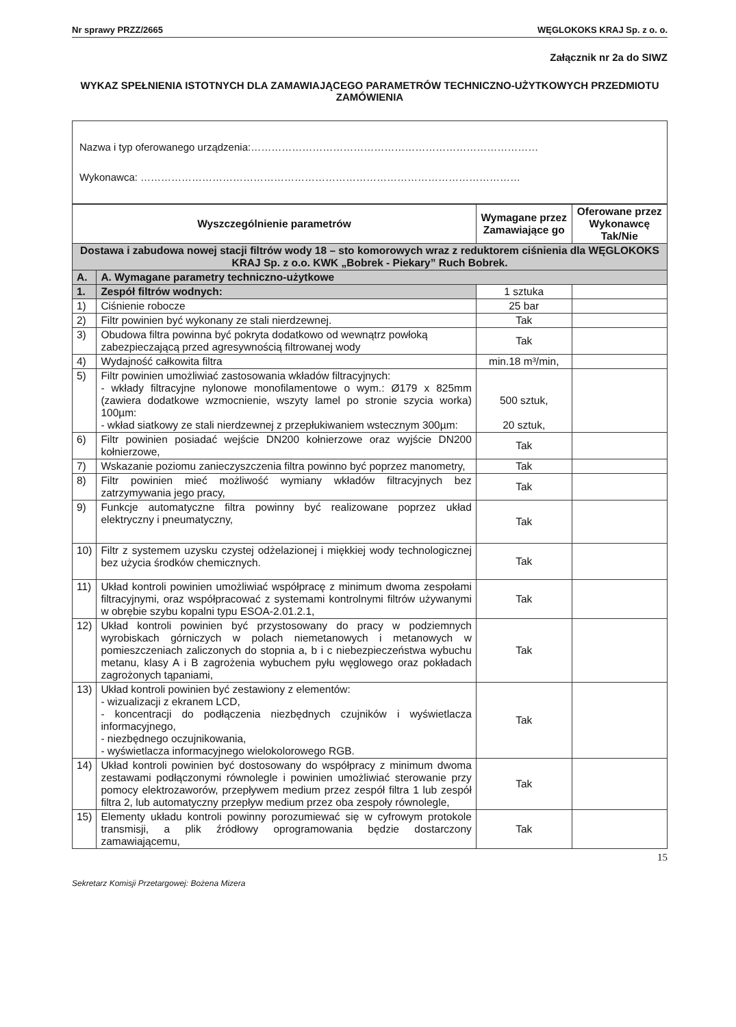Nr sprawy PRZZ/2665 WĘGLOKOKS KRAJ Sp. z o. o.
Załącznik nr 2a do SIWZ
WYKAZ SPEŁNIENIA ISTOTNYCH DLA ZAMAWIAJĄCEGO PARAMETRÓW TECHNICZNO-UŻYTKOWYCH PRZEDMIOTU ZAMÓWIENIA
Nazwa i typ oferowanego urządzenia:…………………………………………………………………………
Wykonawca: …………………………………………………………………………………………………
| Wyszczególnienie parametrów | | Wymagane przez Zamawiające go | Oferowane przez Wykonawcę Tak/Nie |
| --- | --- | --- | --- |
| Dostawa i zabudowa nowej stacji filtrów wody 18 – sto komorowych wraz z reduktorem ciśnienia dla WĘGLOKOKS KRAJ Sp. z o.o. KWK „Bobrek - Piekary” Ruch Bobrek. | | | |
| A. | A. Wymagane parametry techniczno-użytkowe | | |
| 1. | Zespół filtrów wodnych: | 1 sztuka | |
| 1) | Ciśnienie robocze | 25 bar | |
| 2) | Filtr powinien być wykonany ze stali nierdzewnej. | Tak | |
| 3) | Obudowa filtra powinna być pokryta dodatkowo od wewnątrz powłoką zabezpieczającą przed agresywnością filtrowanej wody | Tak | |
| 4) | Wydajność całkowita filtra | min.18 m³/min, | |
| 5) | Filtr powinien umożliwiać zastosowania wkładów filtracyjnych: - wkłady filtracyjne nylonowe monofilamentowe o wym.: Ø179 x 825mm (zawiera dodatkowe wzmocnienie, wszyty lamel po stronie szycia worka) 100µm: - wkład siatkowy ze stali nierdzewnej z przepłukiwaniem wstecznym 300µm: | 500 sztuk, 20 sztuk, | |
| 6) | Filtr powinien posiadać wejście DN200 kołnierzowe oraz wyjście DN200 kołnierzowe, | Tak | |
| 7) | Wskazanie poziomu zanieczyszczenia filtra powinno być poprzez manometry, | Tak | |
| 8) | Filtr powinien mieć możliwość wymiany wkładów filtracyjnych bez zatrzymywania jego pracy, | Tak | |
| 9) | Funkcje automatyczne filtra powinny być realizowane poprzez układ elektryczny i pneumatyczny, | Tak | |
| 10) | Filtr z systemem uzysku czystej odżelazionej i miękkiej wody technologicznej bez użycia środków chemicznych. | Tak | |
| 11) | Układ kontroli powinien umożliwiać współpracę z minimum dwoma zespołami filtracyjnymi, oraz współpracować z systemami kontrolnymi filtrów używanymi w obrębie szybu kopalni typu ESOA-2.01.2.1, | Tak | |
| 12) | Układ kontroli powinien być przystosowany do pracy w podziemnych wyrobiskach górniczych w polach niemetanowych i metanowych w pomieszczeniach zaliczonych do stopnia a, b i c niebezpieczeństwa wybuchu metanu, klasy A i B zagrożenia wybuchem pyłu węglowego oraz pokładach zagrożonych tąpaniami, | Tak | |
| 13) | Układ kontroli powinien być zestawiony z elementów: - wizualizacji z ekranem LCD, - koncentracji do podłączenia niezbędnych czujników i wyświetlacza informacyjnego, - niezbędnego oczujnikowania, - wyświetlacza informacyjnego wielokolorowego RGB. | Tak | |
| 14) | Układ kontroli powinien być dostosowany do współpracy z minimum dwoma zestawami podłączonymi równolegle i powinien umożliwiać sterowanie przy pomocy elektrozaworów, przepływem medium przez zespół filtra 1 lub zespół filtra 2, lub automatyczny przepływ medium przez oba zespoły równolegle, | Tak | |
| 15) | Elementy układu kontroli powinny porozumiewać się w cyfrowym protokole transmisji, a plik źródłowy oprogramowania będzie dostarczony zamawiającemu, | Tak | |
15
Sekretarz Komisji Przetargowej: Bożena Mizera